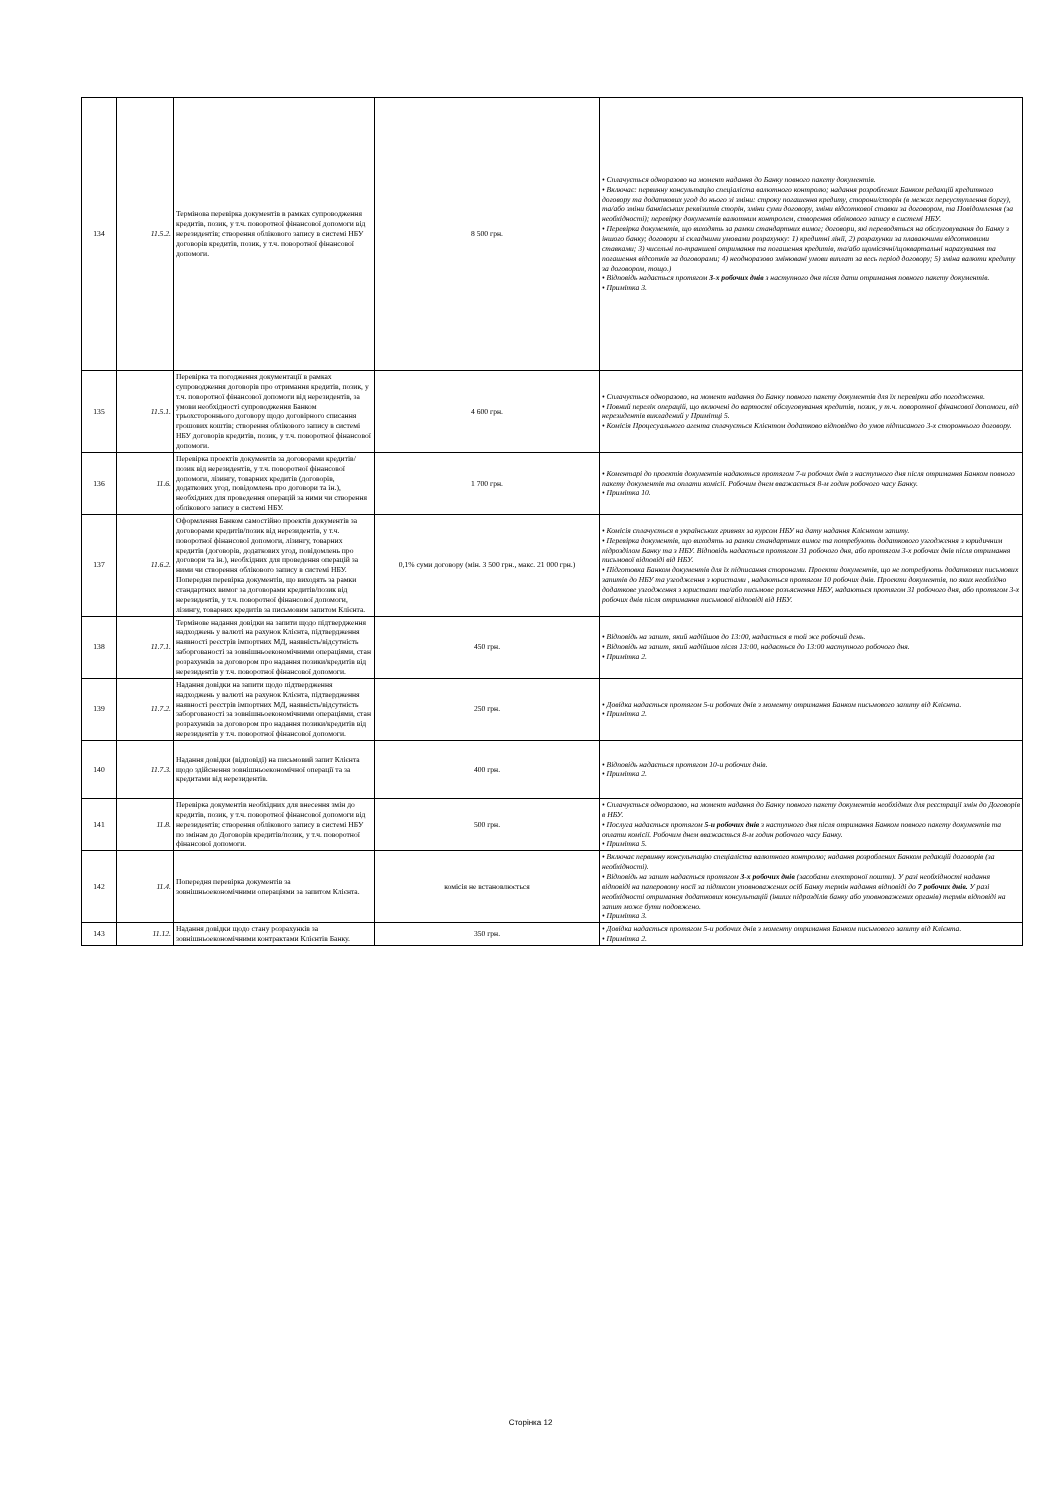| 134 | 11.5.2. | Термінова перевірка документів в рамках супроводження кредитів, позик, у т.ч. поворотної фінансової допомоги від нерезидентів; створення облікового запису в системі НБУ договорів кредитів, позик, у т.ч. поворотної фінансової допомоги. | 8 500 грн. | • Сплачується одноразово на момент надання до Банку повного пакету документів. • Включає: первинну консультацію спеціаліста валютного контролю; надання розроблених Банком редакцій кредитного договору та додаткових угод до нього зі зміни: строку погашення кредиту, сторони/сторін (в межах переуступлення боргу), та/або зміни банківських реквізитів сторін, зміни суми договору, зміни відсоткової ставки за договором, та Повідомлення (за необхідності); перевірку документів валютним контролем, створення облікового запису в системі НБУ. • Перевірка документів, що виходять за рамки стандартних вимог; договори, які переводяться на обслуговування до Банку з іншого банку; договори зі складними умовами розрахунку: 1) кредитні лінії, 2) розрахунки за плаваючими відсотковими ставками; 3) чисельні по-траншеві отримання та погашення кредитів, та/або щомісячні/щоквартальні нарахування та погашення відсотків за договорами; 4) неодноразово змінювані умови виплат за весь період договору; 5) зміна валюти кредиту за договором, тощо.) • Відповідь надається протягом 3-х робочих днів з наступного дня після дати отримання повного пакету документів. • Примітка 3. |
| 135 | 11.5.1. | Перевірка та погодження документації в рамках супроводження договорів про отримання кредитів, позик, у т.ч. поворотної фінансової допомоги від нерезидентів, за умови необхідності супроводження Банком трьохстороннього договору щодо договірного списання грошових коштів; створення облікового запису в системі НБУ договорів кредитів, позик, у т.ч. поворотної фінансової допомоги. | 4 600 грн. | • Сплачується одноразово, на момент надання до Банку повного пакету документів для їх перевірки або погодження. • Повний перелік операцій, що включені до вартості обслуговування кредитів, позик, у т.ч. поворотної фінансової допомоги, від нерезидентів викладений у Примітці 5. • Комісія Процесуального агента сплачується Клієнтом додатково відповідно до умов підписаного 3-х стороннього договору. |
| 136 | 11.6. | Перевірка проектів документів за договорами кредитів/позик від нерезидентів, у т.ч. поворотної фінансової допомоги, лізингу, товарних кредитів (договорів, додаткових угод, повідомлень про договори та ін.), необхідних для проведення операцій за ними чи створення облікового запису в системі НБУ. | 1 700 грн. | • Коментарі до проектів документів надаються протягом 7-и робочих днів з наступного дня після отримання Банком повного пакету документів та оплати комісії. Робочим днем вважається 8-м годин робочого часу Банку. • Примітка 10. |
| 137 | 11.6.2. | Оформлення Банком самостійно проектів документів за договорами кредитів/позик від нерезидентів, у т.ч. поворотної фінансової допомоги, лізингу, товарних кредитів (договорів, додаткових угод, повідомлень про договори та ін.), необхідних для проведення операцій за ними чи створення облікового запису в системі НБУ. Попередня перевірка документів, що виходять за рамки стандартних вимог за договорами кредитів/позик від нерезидентів, у т.ч. поворотної фінансової допомоги, лізингу, товарних кредитів за письмовим запитом Клієнта. | 0,1% суми договору (мін. 3 500 грн., макс. 21 000 грн.) | • Комісія сплачується в українських гривнях за курсом НБУ на дату надання Клієнтом запиту. • Перевірка документів, що виходять за рамки стандартних вимог та потребують додаткового узгодження з юридичним підрозділом Банку та з НБУ. Відповідь надається протягом 31 робочого дня, або протягом 3-х робочих днів після отримання письмової відповіді від НБУ. • Підготовка Банком документів для їх підписання сторонами. Проекти документів, що не потребують додаткових письмових запитів до НБУ та узгодження з юристами , надаються протягом 10 робочих днів. Проекти документів, по яких необхідно додаткове узгодження з юристами та/або письмове розъяснення НБУ, надаються протягом 31 робочого дня, або протягом 3-х робочих днів після отримання письмової відповіді від НБУ. |
| 138 | 11.7.1. | Термінове надання довідки на запити щодо підтвердження надходжень у валюті на рахунок Клієнта, підтвердження наявності реєстрів імпортних МД, наявність/відсутність заборгованості за зовнішньоекономічними операціями, стан розрахунків за договором про надання позики/кредитів від нерезидентів у т.ч. поворотної фінансової допомоги. | 450 грн. | • Відповідь на запит, який надійшов до 13:00, надається в той же робочий день. • Відповідь на запит, який надійшов після 13:00, надається до 13:00 наступного робочого дня. • Примітка 2. |
| 139 | 11.7.2. | Надання довідки на запити щодо підтвердження надходжень у валюті на рахунок Клієнта, підтвердження наявності реєстрів імпортних МД, наявність/відсутність заборгованості за зовнішньоекономічними операціями, стан розрахунків за договором про надання позики/кредитів від нерезидентів у т.ч. поворотної фінансової допомоги. | 250 грн. | • Довідка надається протягом 5-и робочих днів з моменту отримання Банком письмового запиту від Клієнта. • Примітка 2. |
| 140 | 11.7.3. | Надання довідки (відповіді) на письмовий запит Клієнта щодо здійснення зовнішньоекономічної операції та за кредитами від нерезидентів. | 400 грн. | • Відповідь надається протягом 10-и робочих днів. • Примітка 2. |
| 141 | 11.8. | Перевірка документів необхідних для внесення змін до кредитів, позик, у т.ч. поворотної фінансової допомоги від нерезидентів; створення облікового запису в системі НБУ по змінам до Договорів кредитів/позик, у т.ч. поворотної фінансової допомоги. | 500 грн. | • Сплачується одноразово, на момент надання до Банку повного пакету документів необхідних для реєстрації змін до Договорів в НБУ. • Послуга надається протягом 5-и робочих днів з наступного дня після отримання Банком повного пакету документів та оплати комісії. Робочим днем вважається 8-м годин робочого часу Банку. • Примітка 5. |
| 142 | 11.4. | Попередня перевірка документів за зовнішньоекономічними операціями за запитом Клієнта. | комісія не встановлюється | • Включає первинну консультацію спеціаліста валютного контролю; надання розроблених Банком редакцій договорів (за необхідності). • Відповідь на запит надається протягом 3-х робочих днів (засобами електроної пошти). У разі необхідності надання відповіді на паперовому носії за підписом уповноважених осіб Банку термін надання відповіді до 7 робочих днів. У разі необхідності отримання додаткових консультацій (інших підрозділів банку або уповноважених органів) термін відповіді на запит може бути подовжено. • Примітка 3. |
| 143 | 11.12. | Надання довідки щодо стану розрахунків за зовнішньоекономічними контрактами Клієнтів Банку. | 350 грн. | • Довідка надається протягом 5-и робочих днів з моменту отримання Банком письмового запиту від Клієнта. • Примітка 2. |
Сторінка 12